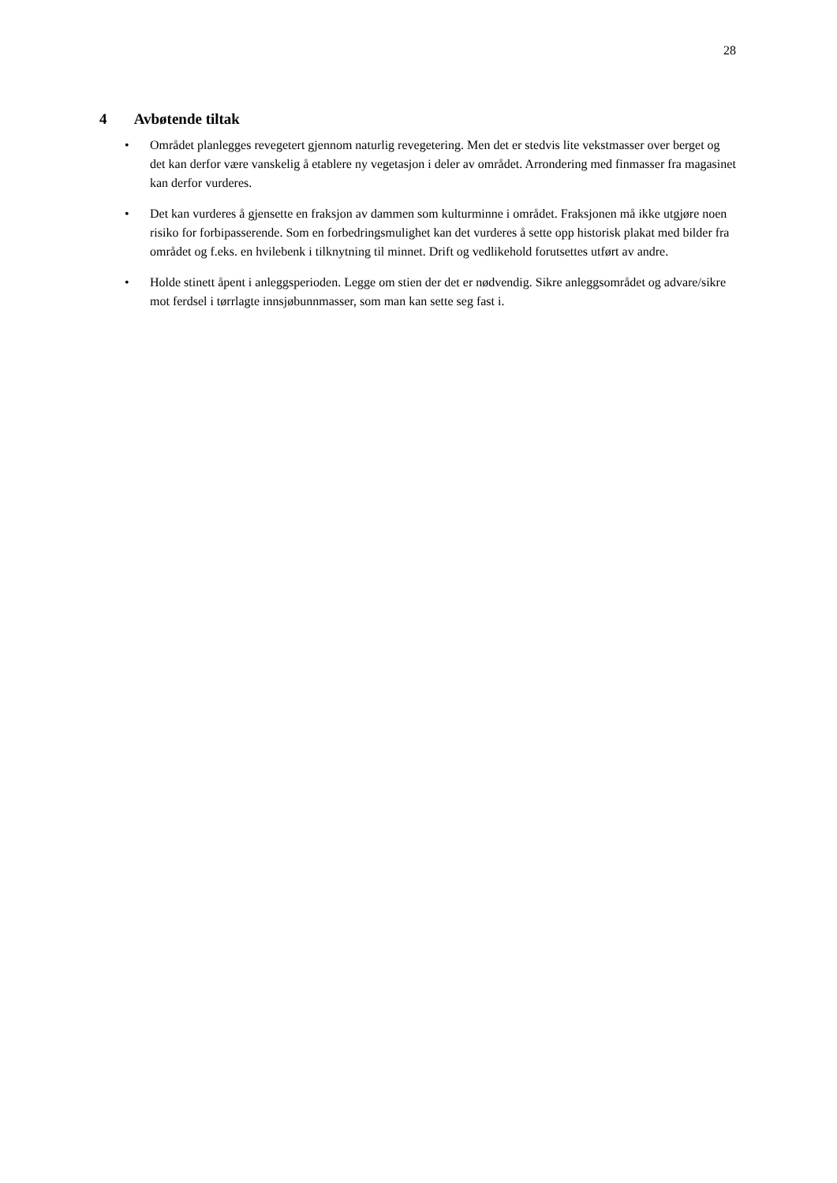28
4 Avbøtende tiltak
• Området planlegges revegetert gjennom naturlig revegetering. Men det er stedvis lite vekstmasser over berget og det kan derfor være vanskelig å etablere ny vegetasjon i deler av området. Arrondering med finmasser fra magasinet kan derfor vurderes.
• Det kan vurderes å gjensette en fraksjon av dammen som kulturminne i området. Fraksjonen må ikke utgjøre noen risiko for forbipasserende. Som en forbedringsmulighet kan det vurderes å sette opp historisk plakat med bilder fra området og f.eks. en hvilebenk i tilknytning til minnet. Drift og vedlikehold forutsettes utført av andre.
• Holde stinett åpent i anleggsperioden. Legge om stien der det er nødvendig. Sikre anleggsområdet og advare/sikre mot ferdsel i tørrlagte innsjøbunnmasser, som man kan sette seg fast i.